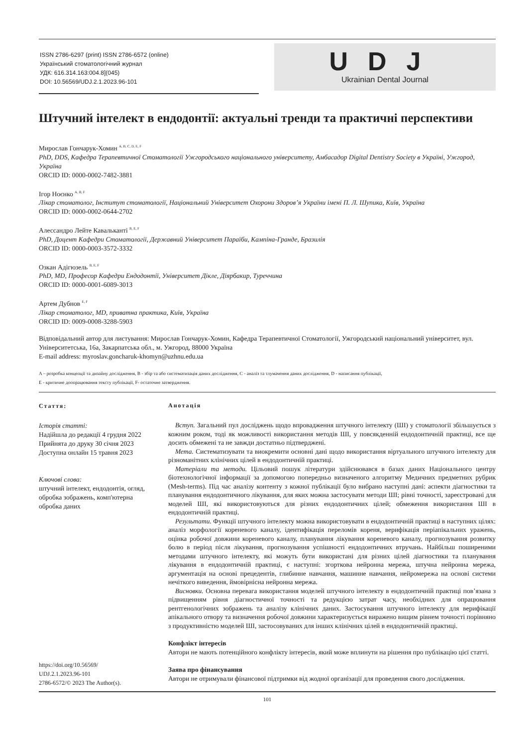ISSN 2786-6297 (print) ISSN 2786-6572 (online)
Український стоматологічний журнал
УДК: 616.314.163:004.8](045)
DOI: 10.56569/UDJ.2.1.2023.96-101
UDJ
Ukrainian Dental Journal
Штучний інтелект в ендодонтії: актуальні тренди та практичні перспективи
Мирослав Гончарук-Хомин <sup>A, B, C, D, E, F</sup>
PhD, DDS, Кафедра Терапевтичної Стоматології Ужгородського національного університету, Амбасадор Digital Dentistry Society в Україні, Ужгород, Україна
ORCID ID: 0000-0002-7482-3881
Ігор Ноєнко <sup>A, B, F</sup>
Лікар стоматолог, Інститут стоматології, Національний Університет Охорони Здоров’я України імені П. Л. Шупика, Київ, Україна
ORCID ID: 0000-0002-0644-2702
Алессандро Лейте Кавальканті <sup>B, E, F</sup>
PhD, Доцент Кафедри Стоматології, Державний Університет Параїби, Кампіна-Гранде, Бразилія
ORCID ID: 0000-0003-3572-3332
Озкан Адігюзель <sup>B, E, F</sup>
PhD, MD, Професор Кафедри Ендодонтії, Університет Дікле, Діярбакир, Туреччина
ORCID ID: 0000-0001-6089-3013
Артем Дубнов <sup>E, F</sup>
Лікар стоматолог, MD, приватна практика, Київ, Україна
ORCID ID: 0009-0008-3288-5903
Відповідальний автор для листування: Мирослав Гончарук-Хомин, Кафедра Терапевтичної Стоматології, Ужгородський національний університет, вул. Університетська, 16а, Закарпатська обл., м. Ужгород, 88000 Україна
E-mail address: myroslav.goncharuk-khomyn@uzhnu.edu.ua
A – розробка концепції та дизайну дослідження, B - збір та або систематизація даних дослідження, C - аналіз та тлумачення даних дослідження, D - написання публікації,
E - критичне доопрацювання тексту публікації, F- остаточне затвердження.
Стаття:
Історія статті:
Надійшла до редакції 4 грудня 2022
Прийнята до друку 30 січня 2023
Доступна онлайн 15 травня 2023
Ключові слова:
штучний інтелект, ендодонтія, огляд, обробка зображень, комп'ютерна обробка даних
https://doi.org/10.56569/
UDJ.2.1.2023.96-101
2786-6572/© 2023 The Author(s).
Анотація
Вступ. Загальний пул досліджень щодо впровадження штучного інтелекту (ШІ) у стоматології збільшується з кожним роком, тоді як можливості використання методів ШІ, у повсякденній ендодонтичній практиці, все ще досить обмежені та не завжди достатньо підтверджені.
Мета. Систематизувати та виокремити основні дані щодо використання віртуального штучного інтелекту для різноманітних клінічних цілей в ендодонтичній практиці.
Матеріали та методи. Цільовий пошук літератури здійснювався в базах даних Національного центру біотехнологічної інформації за допомогою попередньо визначеного алгоритму Медичних предметних рубрик (Mesh-terms). Під час аналізу контенту з кожної публікації було вибрано наступні дані: аспекти діагностики та планування ендодонтичного лікування, для яких можна застосувати методи ШІ; рівні точності, зареєстровані для моделей ШІ, які використовуються для різних ендодонтичних цілей; обмеження використання ШІ в ендодонтичній практиці.
Результати. Функції штучного інтелекту можна використовувати в ендодонтичній практиці в наступних цілях: аналіз морфології кореневого каналу, ідентифікація переломів кореня, верифікація періапікальних уражень, оцінка робочої довжини кореневого каналу, планування лікування кореневого каналу, прогнозування розвитку болю в період після лікування, прогнозування успішності ендодонтичних втручань. Найбільш поширеними методами штучного інтелекту, які можуть бути використані для різних цілей діагностики та планування лікування в ендодонтичній практиці, є наступні: згорткова нейронна мережа, штучна нейронна мережа, аргументація на основі прецедентів, глибинне навчання, машинне навчання, нейромережа на основі системи нечіткого виведення, ймовірнісна нейронна мережа.
Висновки. Основна перевага використання моделей штучного інтелекту в ендодонтичній практиці пов’язана з підвищенням рівня діагностичної точності та редукцією затрат часу, необхідних для опрацювання рентгенологічних зображень та аналізу клінічних даних. Застосування штучного інтелекту для верифікації апікального отвору та визначення робочої довжини характеризується виражено вищим рівнем точності порівняно з продуктивністю моделей ШІ, застосовуваних для інших клінічних цілей в ендодонтичній практиці.
Конфлікт інтересів
Автори не мають потенційного конфлікту інтересів, який може вплинути на рішення про публікацію цієї статті.
Заява про фінансування
Автори не отримували фінансової підтримки від жодної організації для проведення свого дослідження.
101